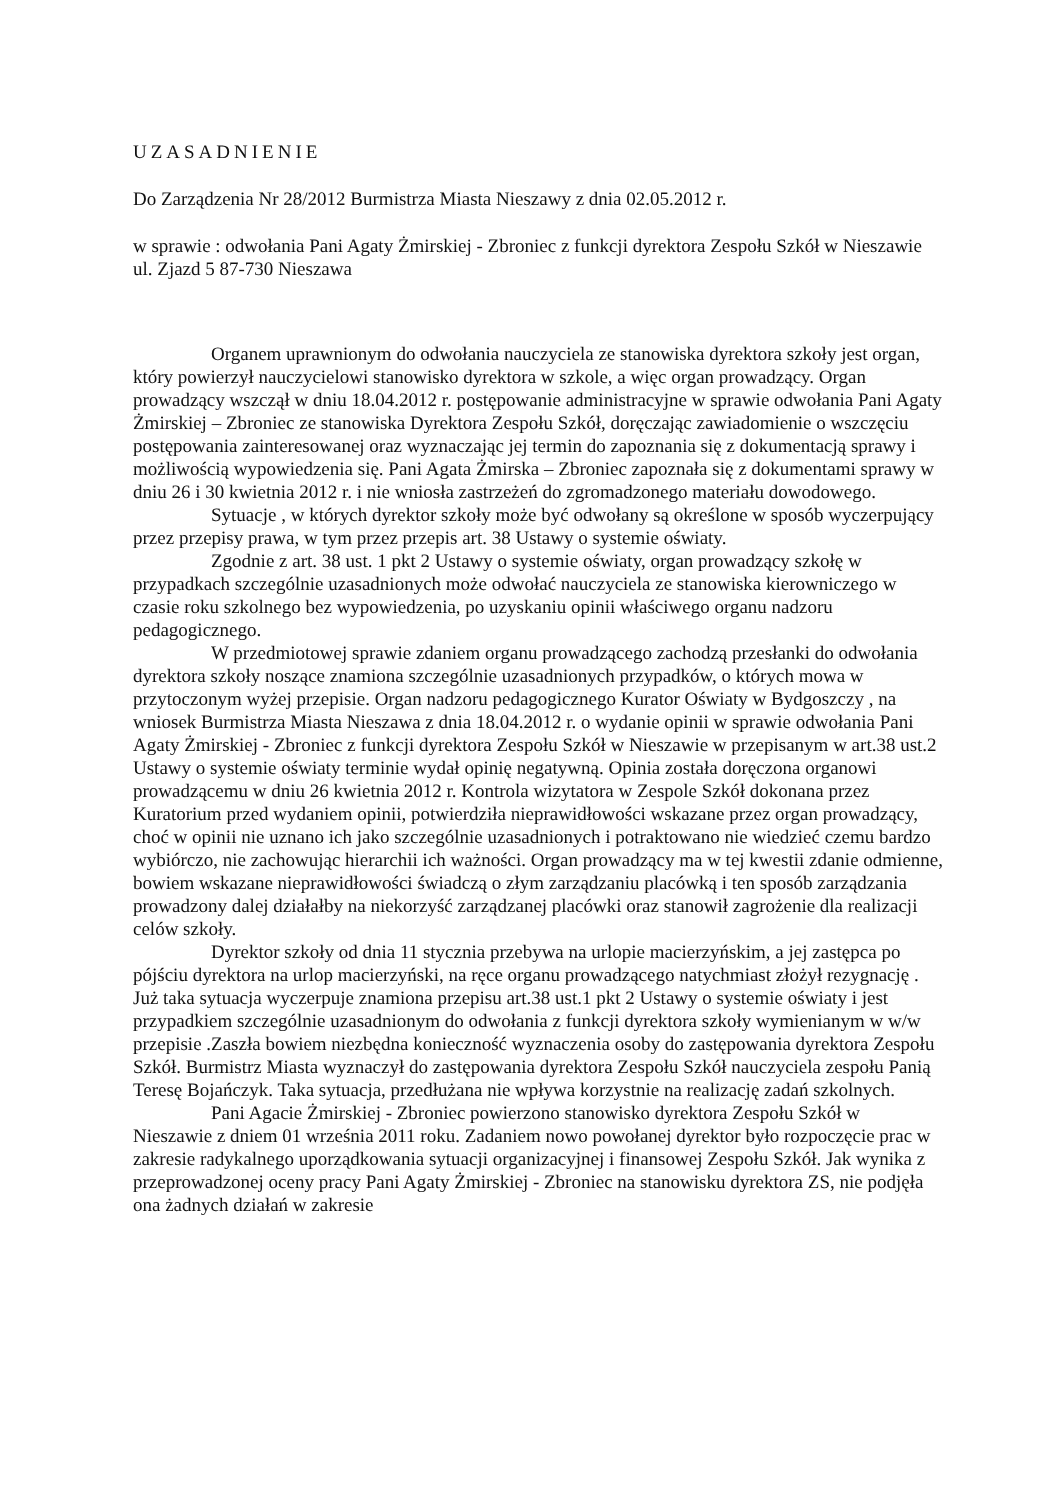UZASADNIENIE
Do Zarządzenia Nr 28/2012 Burmistrza Miasta Nieszawy z dnia 02.05.2012 r.
w sprawie : odwołania Pani Agaty Żmirskiej - Zbroniec z funkcji dyrektora Zespołu Szkół w Nieszawie ul. Zjazd 5 87-730 Nieszawa
Organem uprawnionym do odwołania nauczyciela ze stanowiska dyrektora szkoły jest organ, który powierzył nauczycielowi stanowisko dyrektora w szkole, a więc organ prowadzący. Organ prowadzący wszczął w dniu 18.04.2012 r. postępowanie administracyjne w sprawie odwołania Pani Agaty Żmirskiej – Zbroniec ze stanowiska Dyrektora Zespołu Szkół, doręczając zawiadomienie o wszczęciu postępowania zainteresowanej oraz wyznaczając jej termin do zapoznania się z dokumentacją sprawy i możliwością wypowiedzenia się. Pani Agata Żmirska – Zbroniec zapoznała się z dokumentami sprawy w dniu 26 i 30 kwietnia 2012 r. i nie wniosła zastrzeżeń do zgromadzonego materiału dowodowego.
Sytuacje , w których dyrektor szkoły może być odwołany są określone w sposób wyczerpujący przez przepisy prawa, w tym przez przepis art. 38 Ustawy o systemie oświaty.
Zgodnie z art. 38 ust. 1 pkt 2 Ustawy o systemie oświaty, organ prowadzący szkołę w przypadkach szczególnie uzasadnionych może odwołać nauczyciela ze stanowiska kierowniczego w czasie roku szkolnego bez wypowiedzenia, po uzyskaniu opinii właściwego organu nadzoru pedagogicznego.
W przedmiotowej sprawie zdaniem organu prowadzącego zachodzą przesłanki do odwołania dyrektora szkoły noszące znamiona szczególnie uzasadnionych przypadków, o których mowa w przytoczonym wyżej przepisie. Organ nadzoru pedagogicznego Kurator Oświaty w Bydgoszczy , na wniosek Burmistrza Miasta Nieszawa z dnia 18.04.2012 r. o wydanie opinii w sprawie odwołania Pani Agaty Żmirskiej - Zbroniec z funkcji dyrektora Zespołu Szkół w Nieszawie w przepisanym w art.38 ust.2 Ustawy o systemie oświaty terminie wydał opinię negatywną. Opinia została doręczona organowi prowadzącemu w dniu 26 kwietnia 2012 r. Kontrola wizytatora w Zespole Szkół dokonana przez Kuratorium przed wydaniem opinii, potwierdziła nieprawidłowości wskazane przez organ prowadzący, choć w opinii nie uznano ich jako szczególnie uzasadnionych i potraktowano nie wiedzieć czemu bardzo wybiórczo, nie zachowując hierarchii ich ważności. Organ prowadzący ma w tej kwestii zdanie odmienne, bowiem wskazane nieprawidłowości świadczą o złym zarządzaniu placówką i ten sposób zarządzania prowadzony dalej działałby na niekorzyść zarządzanej placówki oraz stanowił zagrożenie dla realizacji celów szkoły.
Dyrektor szkoły od dnia 11 stycznia przebywa na urlopie macierzyńskim, a jej zastępca po pójściu dyrektora na urlop macierzyński, na ręce organu prowadzącego natychmiast złożył rezygnację . Już taka sytuacja wyczerpuje znamiona przepisu art.38 ust.1 pkt 2 Ustawy o systemie oświaty i jest przypadkiem szczególnie uzasadnionym do odwołania z funkcji dyrektora szkoły wymienianym w w/w przepisie .Zaszła bowiem niezbędna konieczność wyznaczenia osoby do zastępowania dyrektora Zespołu Szkół. Burmistrz Miasta wyznaczył do zastępowania dyrektora Zespołu Szkół nauczyciela zespołu Panią Teresę Bojańczyk. Taka sytuacja, przedłużana nie wpływa korzystnie na realizację zadań szkolnych.
Pani Agacie Żmirskiej - Zbroniec powierzono stanowisko dyrektora Zespołu Szkół w Nieszawie z dniem 01 września 2011 roku. Zadaniem nowo powołanej dyrektor było rozpoczęcie prac w zakresie radykalnego uporządkowania sytuacji organizacyjnej i finansowej Zespołu Szkół. Jak wynika z przeprowadzonej oceny pracy Pani Agaty Żmirskiej - Zbroniec na stanowisku dyrektora ZS, nie podjęła ona żadnych działań w zakresie